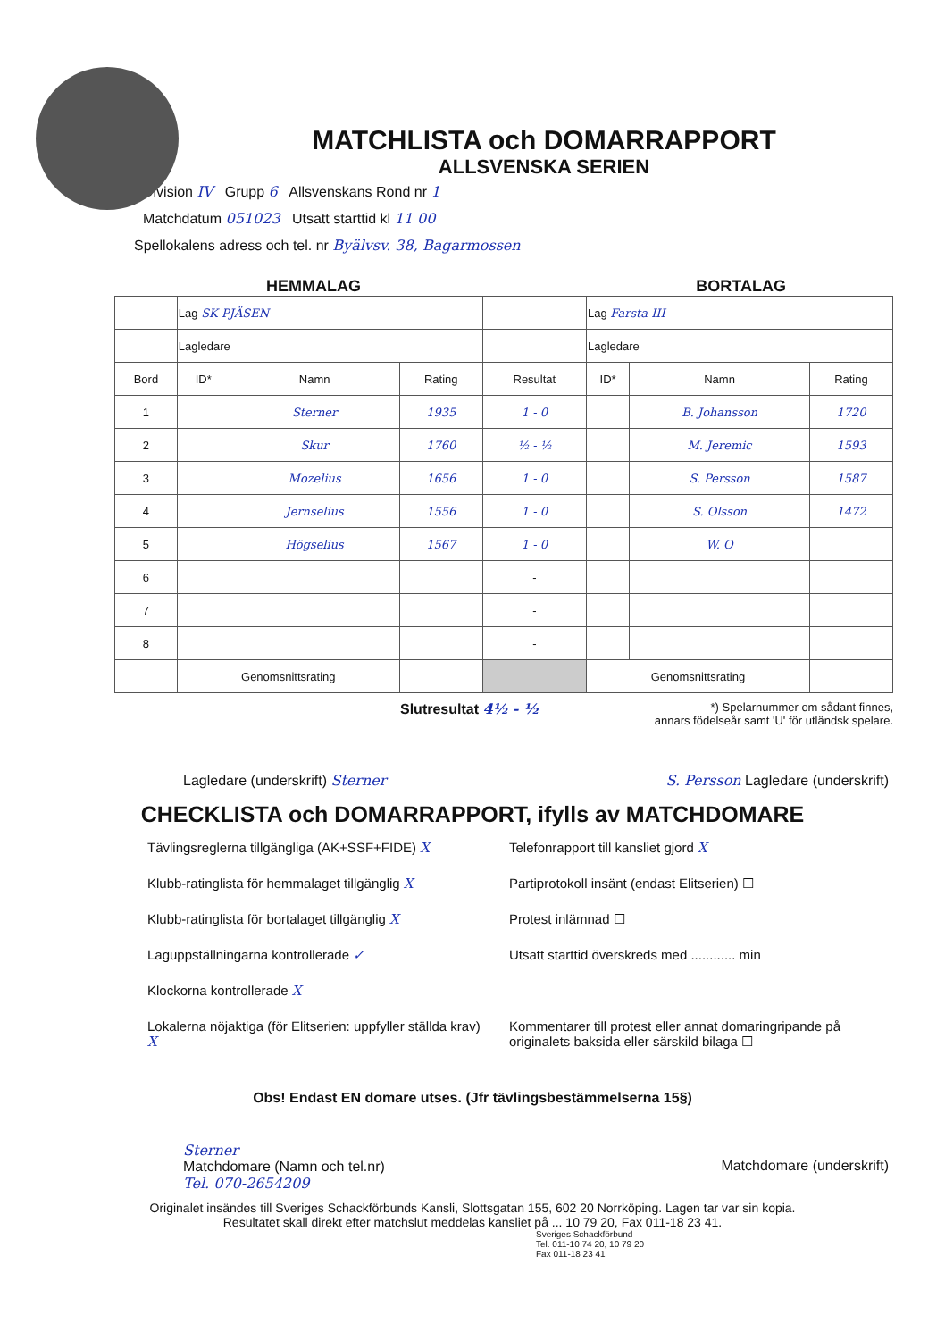MATCHLISTA och DOMARRAPPORT
ALLSVENSKA SERIEN
Division IV Grupp 6 Allsvenskans Rond nr 1
Matchdatum 051023 Utsatt starttid kl 11 00
Spellokalens adress och tel. nr Byälvsv. 38, Bagarmossen
HEMMALAG BORTALAG
| | Lag SK PJÄSEN | | | | Lag Farsta III | | |
| | Lagledare | | | | Lagledare | | |
| Bord | ID* | Namn | Rating | Resultat | ID* | Namn | Rating |
| 1 | | Sterner | 1935 | 1 - 0 | | B. Johansson | 1720 |
| 2 | | Skur | 1760 | ½ - ½ | | M. Jeremic | 1593 |
| 3 | | Mozelius | 1656 | 1 - 0 | | S. Persson | 1587 |
| 4 | | Jernselius | 1556 | 1 - 0 | | S. Olsson | 1472 |
| 5 | | Högselius | 1567 | 1 - 0 | | W. O | |
| 6 | | | | - | | | |
| 7 | | | | - | | | |
| 8 | | | | - | | | |
| | Genomsnittsrating | | | | Genomsnittsrating | | |
Slutresultat 4½ - ½
*) Spelarnummer om sådant finnes,
annars födelseår samt 'U' för utländsk spelare.
Lagledare (underskrift) Sterner
S. Persson Lagledare (underskrift)
CHECKLISTA och DOMARRAPPORT, ifylls av MATCHDOMARE
Tävlingsreglerna tillgängliga (AK+SSF+FIDE) X
Klubb-ratinglista för hemmalaget tillgänglig X
Klubb-ratinglista för bortalaget tillgänglig X
Laguppställningarna kontrollerade ✓
Klockorna kontrollerade X
Lokalerna nöjaktiga (för Elitserien: uppfyller ställda krav) X
Telefonrapport till kansliet gjord X
Partiprotokoll insänt (endast Elitserien) ☐
Protest inlämnad ☐
Utsatt starttid överskreds med ............ min
Kommentarer till protest eller annat domaringripande på originalets baksida eller särskild bilaga ☐
Obs! Endast EN domare utses. (Jfr tävlingsbestämmelserna 15§)
Sterner
Matchdomare (Namn och tel.nr)
Tel. 070-2654209
Matchdomare (underskrift)
Originalet insändes till Sveriges Schackförbunds Kansli, Slottsgatan 155, 602 20 Norrköping. Lagen tar var sin kopia.
Resultatet skall direkt efter matchslut meddelas kansliet på ... 10 79 20, Fax 011-18 23 41.
Sveriges Schackförbund
Tel. 011-10 74 20, 10 79 20
Fax 011-18 23 41